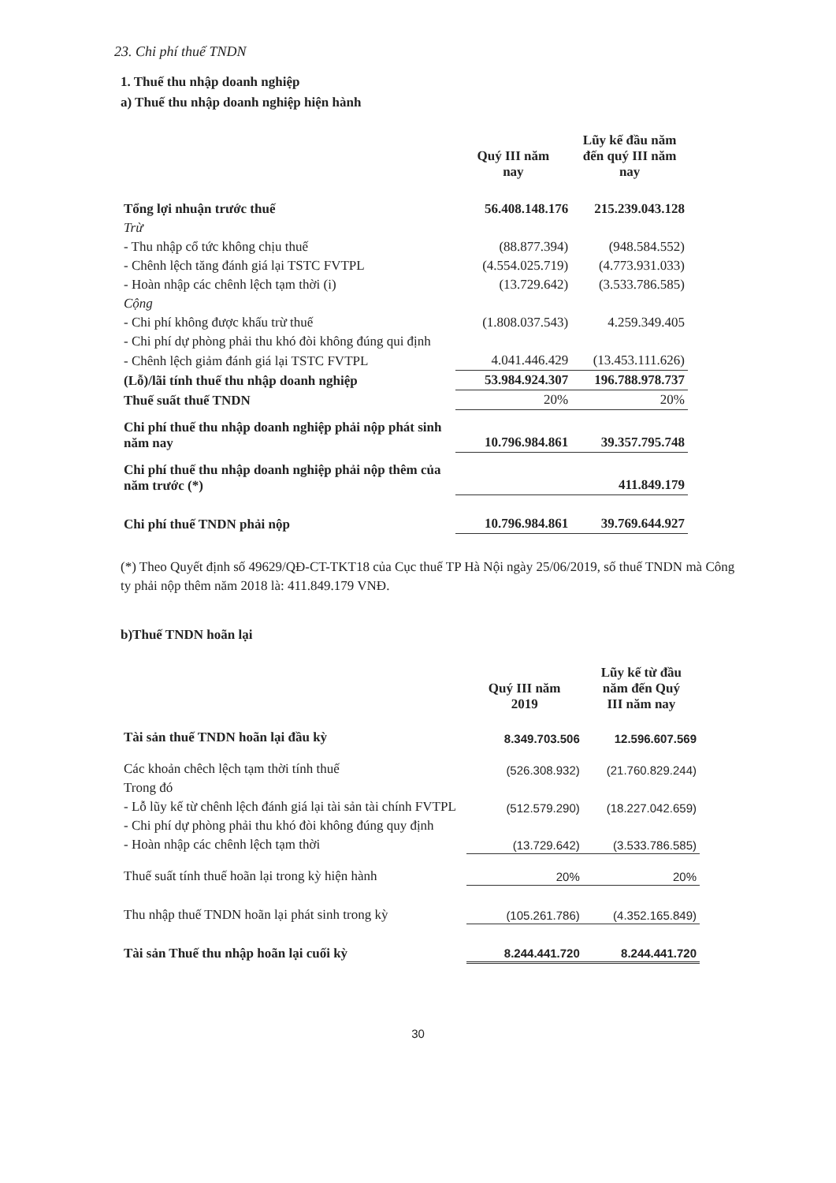23. Chi phí thuế TNDN
1. Thuế thu nhập doanh nghiệp
a) Thuế thu nhập doanh nghiệp hiện hành
| | Quý III năm nay | Lũy kế đầu năm đến quý III năm nay |
| --- | --- | --- |
| Tổng lợi nhuận trước thuế | 56.408.148.176 | 215.239.043.128 |
| Trừ | | |
| - Thu nhập cổ tức không chịu thuế | (88.877.394) | (948.584.552) |
| - Chênh lệch tăng đánh giá lại TSTC FVTPL | (4.554.025.719) | (4.773.931.033) |
| - Hoàn nhập các chênh lệch tạm thời (i) | (13.729.642) | (3.533.786.585) |
| Cộng | | |
| - Chi phí không được khấu trừ thuế | (1.808.037.543) | 4.259.349.405 |
| - Chi phí dự phòng phải thu khó đòi không đúng qui định | | |
| - Chênh lệch giảm đánh giá lại TSTC FVTPL | 4.041.446.429 | (13.453.111.626) |
| (Lỗ)/lãi tính thuế thu nhập doanh nghiệp | 53.984.924.307 | 196.788.978.737 |
| Thuế suất thuế TNDN | 20% | 20% |
| Chi phí thuế thu nhập doanh nghiệp phải nộp phát sinh năm nay | 10.796.984.861 | 39.357.795.748 |
| Chi phí thuế thu nhập doanh nghiệp phải nộp thêm của năm trước (*) | | 411.849.179 |
| Chi phí thuế TNDN phải nộp | 10.796.984.861 | 39.769.644.927 |
(*) Theo Quyết định số 49629/QĐ-CT-TKT18 của Cục thuế TP Hà Nội ngày 25/06/2019, số thuế TNDN mà Công ty phải nộp thêm năm 2018 là: 411.849.179 VNĐ.
b)Thuế TNDN hoãn lại
| | Quý III năm 2019 | Lũy kế từ đầu năm đến Quý III năm nay |
| --- | --- | --- |
| Tài sản thuế TNDN hoãn lại đầu kỳ | 8.349.703.506 | 12.596.607.569 |
| Các khoản chêch lệch tạm thời tính thuế | (526.308.932) | (21.760.829.244) |
| Trong đó | | |
| - Lỗ lũy kế từ chênh lệch đánh giá lại tài sản tài chính FVTPL | (512.579.290) | (18.227.042.659) |
| - Chi phí dự phòng phải thu khó đòi không đúng quy định | | |
| - Hoàn nhập các chênh lệch tạm thời | (13.729.642) | (3.533.786.585) |
| Thuế suất tính thuế hoãn lại trong kỳ hiện hành | 20% | 20% |
| Thu nhập thuế TNDN hoãn lại phát sinh trong kỳ | (105.261.786) | (4.352.165.849) |
| Tài sản Thuế thu nhập hoãn lại cuối kỳ | 8.244.441.720 | 8.244.441.720 |
30